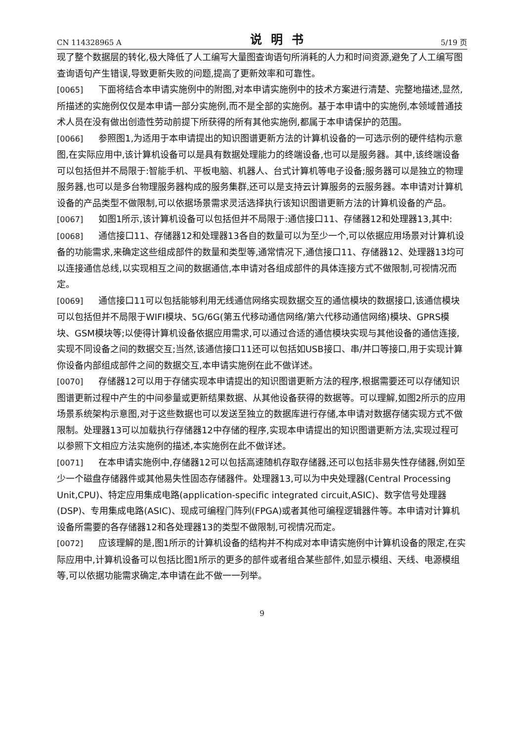CN 114328965 A 说明书 5/19 页
现了整个数据层的转化,极大降低了人工编写大量图查询语句所消耗的人力和时间资源,避免了人工编写图查询语句产生错误,导致更新失败的问题,提高了更新效率和可靠性。
[0065] 下面将结合本申请实施例中的附图,对本申请实施例中的技术方案进行清楚、完整地描述,显然,所描述的实施例仅仅是本申请一部分实施例,而不是全部的实施例。基于本申请中的实施例,本领域普通技术人员在没有做出创造性劳动前提下所获得的所有其他实施例,都属于本申请保护的范围。
[0066] 参照图1,为适用于本申请提出的知识图谱更新方法的计算机设备的一可选示例的硬件结构示意图,在实际应用中,该计算机设备可以是具有数据处理能力的终端设备,也可以是服务器。其中,该终端设备可以包括但并不局限于:智能手机、平板电脑、机器人、台式计算机等电子设备;服务器可以是独立的物理服务器,也可以是多台物理服务器构成的服务集群,还可以是支持云计算服务的云服务器。本申请对计算机设备的产品类型不做限制,可以依据场景需求灵活选择执行该知识图谱更新方法的计算机设备的产品。
[0067] 如图1所示,该计算机设备可以包括但并不局限于:通信接口11、存储器12和处理器13,其中:
[0068] 通信接口11、存储器12和处理器13各自的数量可以为至少一个,可以依据应用场景对计算机设备的功能需求,来确定这些组成部件的数量和类型等,通常情况下,通信接口11、存储器12、处理器13均可以连接通信总线,以实现相互之间的数据通信,本申请对各组成部件的具体连接方式不做限制,可视情况而定。
[0069] 通信接口11可以包括能够利用无线通信网络实现数据交互的通信模块的数据接口,该通信模块可以包括但并不局限于WIFI模块、5G/6G(第五代移动通信网络/第六代移动通信网络)模块、GPRS模块、GSM模块等;以使得计算机设备依据应用需求,可以通过合适的通信模块实现与其他设备的通信连接,实现不同设备之间的数据交互;当然,该通信接口11还可以包括如USB接口、串/并口等接口,用于实现计算你设备内部组成部件之间的数据交互,本申请实施例在此不做详述。
[0070] 存储器12可以用于存储实现本申请提出的知识图谱更新方法的程序,根据需要还可以存储知识图谱更新过程中产生的中间参量或更新结果数据、从其他设备获得的数据等。可以理解,如图2所示的应用场景系统架构示意图,对于这些数据也可以发送至独立的数据库进行存储,本申请对数据存储实现方式不做限制。处理器13可以加载执行存储器12中存储的程序,实现本申请提出的知识图谱更新方法,实现过程可以参照下文相应方法实施例的描述,本实施例在此不做详述。
[0071] 在本申请实施例中,存储器12可以包括高速随机存取存储器,还可以包括非易失性存储器,例如至少一个磁盘存储器件或其他易失性固态存储器件。处理器13,可以为中央处理器(Central Processing Unit,CPU)、特定应用集成电路(application-specific integrated circuit,ASIC)、数字信号处理器(DSP)、专用集成电路(ASIC)、现成可编程门阵列(FPGA)或者其他可编程逻辑器件等。本申请对计算机设备所需要的各存储器12和各处理器13的类型不做限制,可视情况而定。
[0072] 应该理解的是,图1所示的计算机设备的结构并不构成对本申请实施例中计算机设备的限定,在实际应用中,计算机设备可以包括比图1所示的更多的部件或者组合某些部件,如显示模组、天线、电源模组等,可以依据功能需求确定,本申请在此不做一一列举。
9